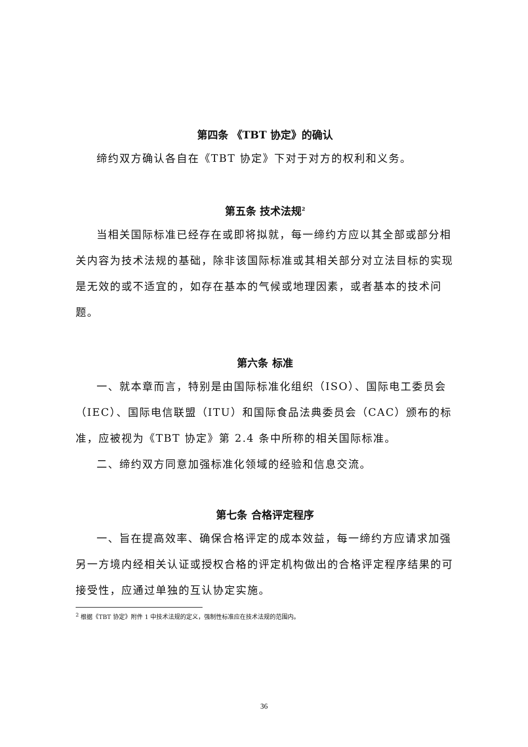第四条 《TBT 协定》的确认
缔约双方确认各自在《TBT 协定》下对于对方的权利和义务。
第五条 技术法规<sup>2</sup>
当相关国际标准已经存在或即将拟就，每一缔约方应以其全部或部分相关内容为技术法规的基础，除非该国际标准或其相关部分对立法目标的实现是无效的或不适宜的，如存在基本的气候或地理因素，或者基本的技术问题。
第六条 标准
一、就本章而言，特别是由国际标准化组织（ISO）、国际电工委员会（IEC）、国际电信联盟（ITU）和国际食品法典委员会（CAC）颁布的标准，应被视为《TBT 协定》第 2.4 条中所称的相关国际标准。
二、缔约双方同意加强标准化领域的经验和信息交流。
第七条 合格评定程序
一、旨在提高效率、确保合格评定的成本效益，每一缔约方应请求加强另一方境内经相关认证或授权合格的评定机构做出的合格评定程序结果的可接受性，应通过单独的互认协定实施。
<sup>2</sup> 根据《TBT 协定》附件 1 中技术法规的定义，强制性标准应在技术法规的范围内。
36